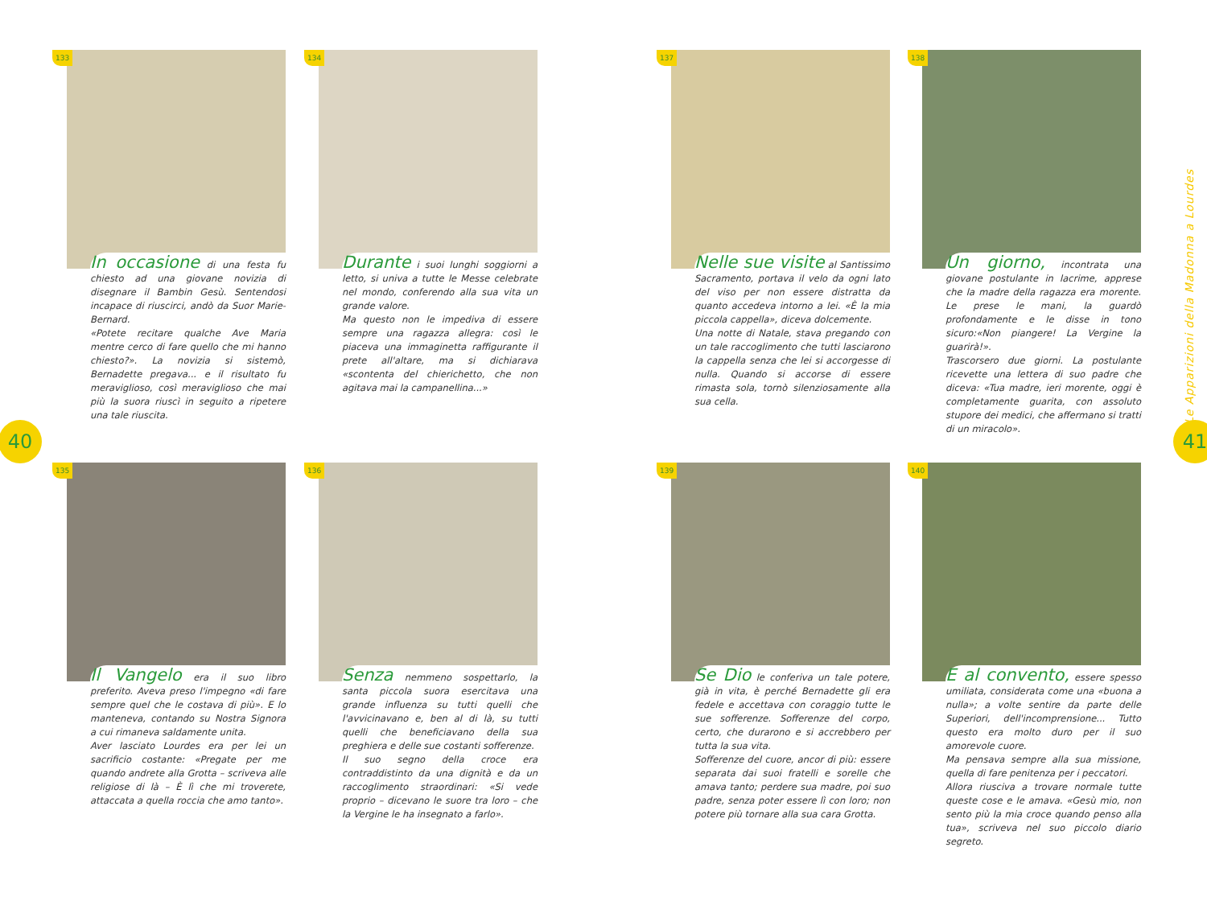133
In occasione di una festa fu chiesto ad una giovane novizia di disegnare il Bambin Gesù. Sentendosi incapace di riuscirci, andò da Suor Marie-Bernard.
«Potete recitare qualche Ave Maria mentre cerco di fare quello che mi hanno chiesto?». La novizia si sistemò, Bernadette pregava... e il risultato fu meraviglioso, così meraviglioso che mai più la suora riuscì in seguito a ripetere una tale riuscita.
134
Durante i suoi lunghi soggiorni a letto, si univa a tutte le Messe celebrate nel mondo, conferendo alla sua vita un grande valore.
Ma questo non le impediva di essere sempre una ragazza allegra: così le piaceva una immaginetta raffigurante il prete all'altare, ma si dichiarava «scontenta del chierichetto, che non agitava mai la campanellina...»
137
Nelle sue visite al Santissimo Sacramento, portava il velo da ogni lato del viso per non essere distratta da quanto accedeva intorno a lei. «È la mia piccola cappella», diceva dolcemente.
Una notte di Natale, stava pregando con un tale raccoglimento che tutti lasciarono la cappella senza che lei si accorgesse di nulla. Quando si accorse di essere rimasta sola, tornò silenziosamente alla sua cella.
138
Un giorno, incontrata una giovane postulante in lacrime, apprese che la madre della ragazza era morente. Le prese le mani, la guardò profondamente e le disse in tono sicuro:«Non piangere! La Vergine la guarirà!».
Trascorsero due giorni. La postulante ricevette una lettera di suo padre che diceva: «Tua madre, ieri morente, oggi è completamente guarita, con assoluto stupore dei medici, che affermano si tratti di un miracolo».
40
Le Apparizioni della Madonna a Lourdes
41
135
Il Vangelo era il suo libro preferito. Aveva preso l'impegno «di fare sempre quel che le costava di più». E lo manteneva, contando su Nostra Signora a cui rimaneva saldamente unita.
Aver lasciato Lourdes era per lei un sacrificio costante: «Pregate per me quando andrete alla Grotta – scriveva alle religiose di là – È lì che mi troverete, attaccata a quella roccia che amo tanto».
136
Senza nemmeno sospettarlo, la santa piccola suora esercitava una grande influenza su tutti quelli che l'avvicinavano e, ben al di là, su tutti quelli che beneficiavano della sua preghiera e delle sue costanti sofferenze.
Il suo segno della croce era contraddistinto da una dignità e da un raccoglimento straordinari: «Si vede proprio – dicevano le suore tra loro – che la Vergine le ha insegnato a farlo».
139
Se Dio le conferiva un tale potere, già in vita, è perché Bernadette gli era fedele e accettava con coraggio tutte le sue sofferenze. Sofferenze del corpo, certo, che durarono e si accrebbero per tutta la sua vita.
Sofferenze del cuore, ancor di più: essere separata dai suoi fratelli e sorelle che amava tanto; perdere sua madre, poi suo padre, senza poter essere lì con loro; non potere più tornare alla sua cara Grotta.
140
E al convento, essere spesso umiliata, considerata come una «buona a nulla»; a volte sentire da parte delle Superiori, dell'incomprensione... Tutto questo era molto duro per il suo amorevole cuore.
Ma pensava sempre alla sua missione, quella di fare penitenza per i peccatori.
Allora riusciva a trovare normale tutte queste cose e le amava. «Gesù mio, non sento più la mia croce quando penso alla tua», scriveva nel suo piccolo diario segreto.